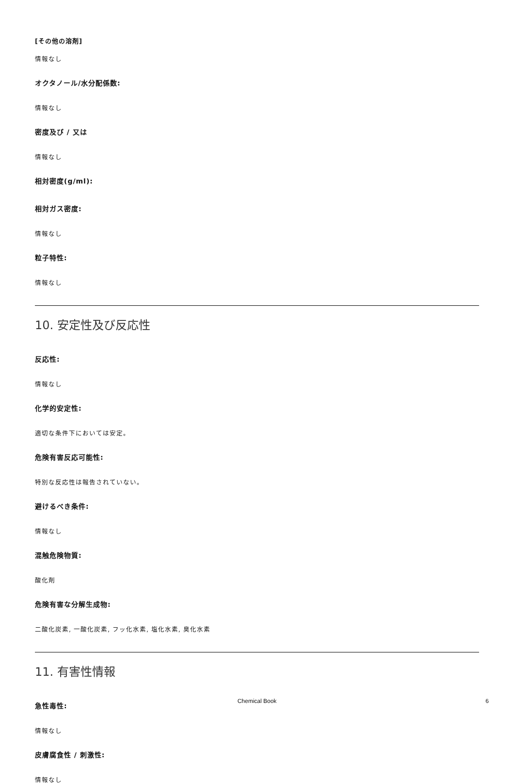[その他の溶剤]
情報なし
オクタノール/水分配係数:
情報なし
密度及び / 又は
情報なし
相対密度(g/ml):
相対ガス密度:
情報なし
粒子特性:
情報なし
10. 安定性及び反応性
反応性:
情報なし
化学的安定性:
適切な条件下においては安定。
危険有害反応可能性:
特別な反応性は報告されていない。
避けるべき条件:
情報なし
混触危険物質:
酸化剤
危険有害な分解生成物:
二酸化炭素, 一酸化炭素, フッ化水素, 塩化水素, 臭化水素
11. 有害性情報
急性毒性:
情報なし
皮膚腐食性 / 刺激性:
情報なし
Chemical Book
6